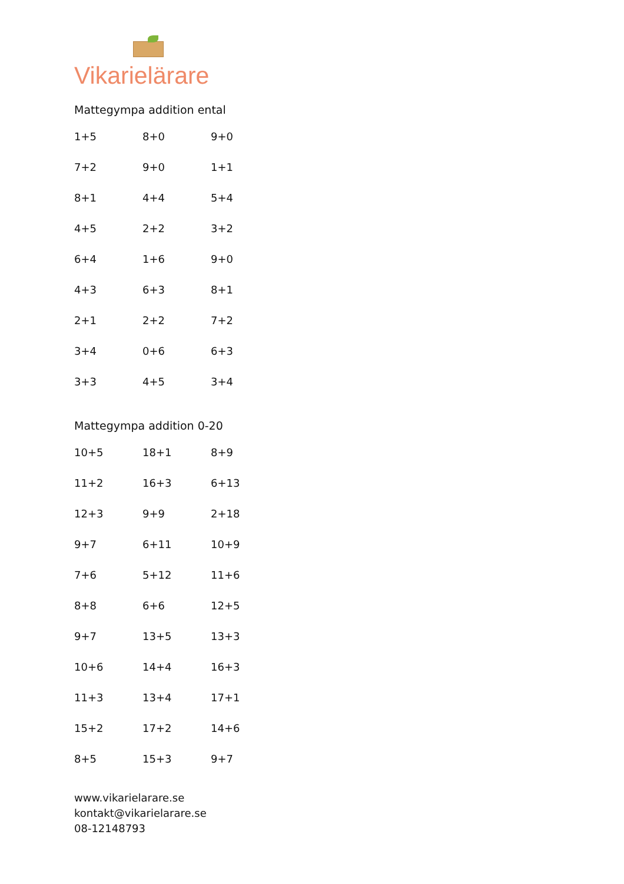Vikarielärare
Mattegympa addition ental
| 1+5 | 8+0 | 9+0 |
| 7+2 | 9+0 | 1+1 |
| 8+1 | 4+4 | 5+4 |
| 4+5 | 2+2 | 3+2 |
| 6+4 | 1+6 | 9+0 |
| 4+3 | 6+3 | 8+1 |
| 2+1 | 2+2 | 7+2 |
| 3+4 | 0+6 | 6+3 |
| 3+3 | 4+5 | 3+4 |
Mattegympa addition 0-20
| 10+5 | 18+1 | 8+9 |
| 11+2 | 16+3 | 6+13 |
| 12+3 | 9+9 | 2+18 |
| 9+7 | 6+11 | 10+9 |
| 7+6 | 5+12 | 11+6 |
| 8+8 | 6+6 | 12+5 |
| 9+7 | 13+5 | 13+3 |
| 10+6 | 14+4 | 16+3 |
| 11+3 | 13+4 | 17+1 |
| 15+2 | 17+2 | 14+6 |
| 8+5 | 15+3 | 9+7 |
www.vikarielarare.se
kontakt@vikarielarare.se
08-12148793